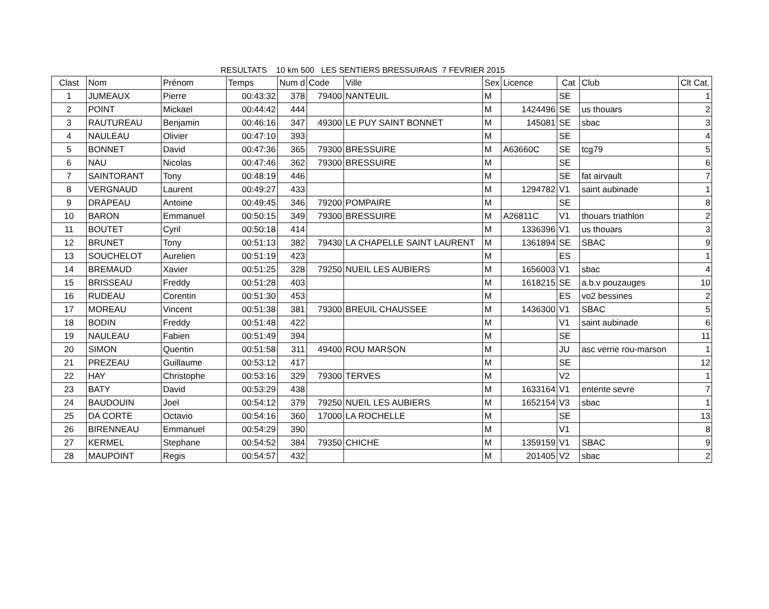RESULTATS 10 km 500 LES SENTIERS BRESSUIRAIS 7 FEVRIER 2015
| Clast | Nom | Prénom | Temps | Num d | Code | Ville | Sex | Licence | Cat | Club | Clt Cat. |
| --- | --- | --- | --- | --- | --- | --- | --- | --- | --- | --- | --- |
| 1 | JUMEAUX | Pierre | 00:43:32 | 378 | 79400 | NANTEUIL | M | | SE | | 1 |
| 2 | POINT | Mickael | 00:44:42 | 444 | | | M | 1424496 | SE | us thouars | 2 |
| 3 | RAUTUREAU | Benjamin | 00:46:16 | 347 | 49300 | LE PUY SAINT BONNET | M | 145081 | SE | sbac | 3 |
| 4 | NAULEAU | Olivier | 00:47:10 | 393 | | | M | | SE | | 4 |
| 5 | BONNET | David | 00:47:36 | 365 | 79300 | BRESSUIRE | M | A63660C | SE | tcg79 | 5 |
| 6 | NAU | Nicolas | 00:47:46 | 362 | 79300 | BRESSUIRE | M | | SE | | 6 |
| 7 | SAINTORANT | Tony | 00:48:19 | 446 | | | M | | SE | fat airvault | 7 |
| 8 | VERGNAUD | Laurent | 00:49:27 | 433 | | | M | 1294782 | V1 | saint aubinade | 1 |
| 9 | DRAPEAU | Antoine | 00:49:45 | 346 | 79200 | POMPAIRE | M | | SE | | 8 |
| 10 | BARON | Emmanuel | 00:50:15 | 349 | 79300 | BRESSUIRE | M | A26811C | V1 | thouars triathlon | 2 |
| 11 | BOUTET | Cyril | 00:50:18 | 414 | | | M | 1336396 | V1 | us thouars | 3 |
| 12 | BRUNET | Tony | 00:51:13 | 382 | 79430 | LA CHAPELLE SAINT LAURENT | M | 1361894 | SE | SBAC | 9 |
| 13 | SOUCHELOT | Aurelien | 00:51:19 | 423 | | | M | | ES | | 1 |
| 14 | BREMAUD | Xavier | 00:51:25 | 328 | 79250 | NUEIL LES AUBIERS | M | 1656003 | V1 | sbac | 4 |
| 15 | BRISSEAU | Freddy | 00:51:28 | 403 | | | M | 1618215 | SE | a.b.v pouzauges | 10 |
| 16 | RUDEAU | Corentin | 00:51:30 | 453 | | | M | | ES | vo2 bessines | 2 |
| 17 | MOREAU | Vincent | 00:51:38 | 381 | 79300 | BREUIL CHAUSSEE | M | 1436300 | V1 | SBAC | 5 |
| 18 | BODIN | Freddy | 00:51:48 | 422 | | | M | | V1 | saint aubinade | 6 |
| 19 | NAULEAU | Fabien | 00:51:49 | 394 | | | M | | SE | | 11 |
| 20 | SIMON | Quentin | 00:51:58 | 311 | 49400 | ROU MARSON | M | | JU | asc verrie rou-marson | 1 |
| 21 | PREZEAU | Guillaume | 00:53:12 | 417 | | | M | | SE | | 12 |
| 22 | HAY | Christophe | 00:53:16 | 329 | 79300 | TERVES | M | | V2 | | 1 |
| 23 | BATY | David | 00:53:29 | 438 | | | M | 1633164 | V1 | entente sevre | 7 |
| 24 | BAUDOUIN | Joel | 00:54:12 | 379 | 79250 | NUEIL LES AUBIERS | M | 1652154 | V3 | sbac | 1 |
| 25 | DA CORTE | Octavio | 00:54:16 | 360 | 17000 | LA ROCHELLE | M | | SE | | 13 |
| 26 | BIRENNEAU | Emmanuel | 00:54:29 | 390 | | | M | | V1 | | 8 |
| 27 | KERMEL | Stephane | 00:54:52 | 384 | 79350 | CHICHE | M | 1359159 | V1 | SBAC | 9 |
| 28 | MAUPOINT | Regis | 00:54:57 | 432 | | | M | 201405 | V2 | sbac | 2 |